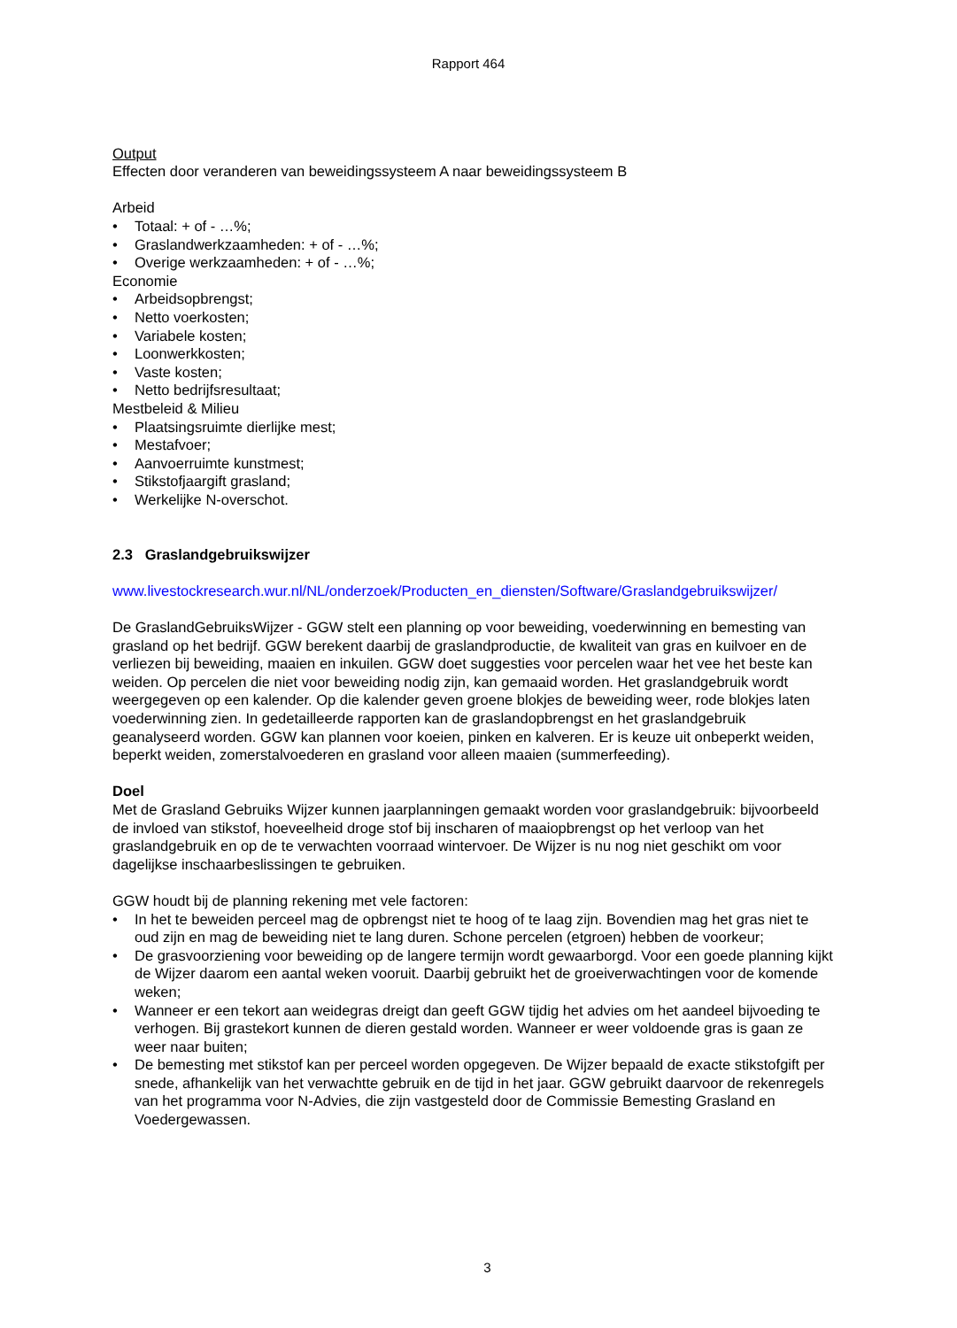Rapport 464
Output
Effecten door veranderen van beweidingssysteem A naar beweidingssysteem B
Arbeid
• Totaal: + of - …%;
• Graslandwerkzaamheden: + of - …%;
• Overige werkzaamheden: + of - …%;
Economie
• Arbeidsopbrengst;
• Netto voerkosten;
• Variabele kosten;
• Loonwerkkosten;
• Vaste kosten;
• Netto bedrijfsresultaat;
Mestbeleid & Milieu
• Plaatsingsruimte dierlijke mest;
• Mestafvoer;
• Aanvoerruimte kunstmest;
• Stikstofjaargift grasland;
• Werkelijke N-overschot.
2.3 Graslandgebruikswijzer
www.livestockresearch.wur.nl/NL/onderzoek/Producten_en_diensten/Software/Graslandgebruikswijzer/
De GraslandGebruiksWijzer - GGW stelt een planning op voor beweiding, voederwinning en bemesting van grasland op het bedrijf. GGW berekent daarbij de graslandproductie, de kwaliteit van gras en kuilvoer en de verliezen bij beweiding, maaien en inkuilen. GGW doet suggesties voor percelen waar het vee het beste kan weiden. Op percelen die niet voor beweiding nodig zijn, kan gemaaid worden. Het graslandgebruik wordt weergegeven op een kalender. Op die kalender geven groene blokjes de beweiding weer, rode blokjes laten voederwinning zien. In gedetailleerde rapporten kan de graslandopbrengst en het graslandgebruik geanalyseerd worden. GGW kan plannen voor koeien, pinken en kalveren. Er is keuze uit onbeperkt weiden, beperkt weiden, zomerstalvoederen en grasland voor alleen maaien (summerfeeding).
Doel
Met de Grasland Gebruiks Wijzer kunnen jaarplanningen gemaakt worden voor graslandgebruik: bijvoorbeeld de invloed van stikstof, hoeveelheid droge stof bij inscharen of maaiopbrengst op het verloop van het graslandgebruik en op de te verwachten voorraad wintervoer. De Wijzer is nu nog niet geschikt om voor dagelijkse inschaarbeslissingen te gebruiken.
GGW houdt bij de planning rekening met vele factoren:
• In het te beweiden perceel mag de opbrengst niet te hoog of te laag zijn. Bovendien mag het gras niet te oud zijn en mag de beweiding niet te lang duren. Schone percelen (etgroen) hebben de voorkeur;
• De grasvoorziening voor beweiding op de langere termijn wordt gewaarborgd. Voor een goede planning kijkt de Wijzer daarom een aantal weken vooruit. Daarbij gebruikt het de groeiverwachtingen voor de komende weken;
• Wanneer er een tekort aan weidegras dreigt dan geeft GGW tijdig het advies om het aandeel bijvoeding te verhogen. Bij grastekort kunnen de dieren gestald worden. Wanneer er weer voldoende gras is gaan ze weer naar buiten;
• De bemesting met stikstof kan per perceel worden opgegeven. De Wijzer bepaald de exacte stikstofgift per snede, afhankelijk van het verwachtte gebruik en de tijd in het jaar. GGW gebruikt daarvoor de rekenregels van het programma voor N-Advies, die zijn vastgesteld door de Commissie Bemesting Grasland en Voedergewassen.
3